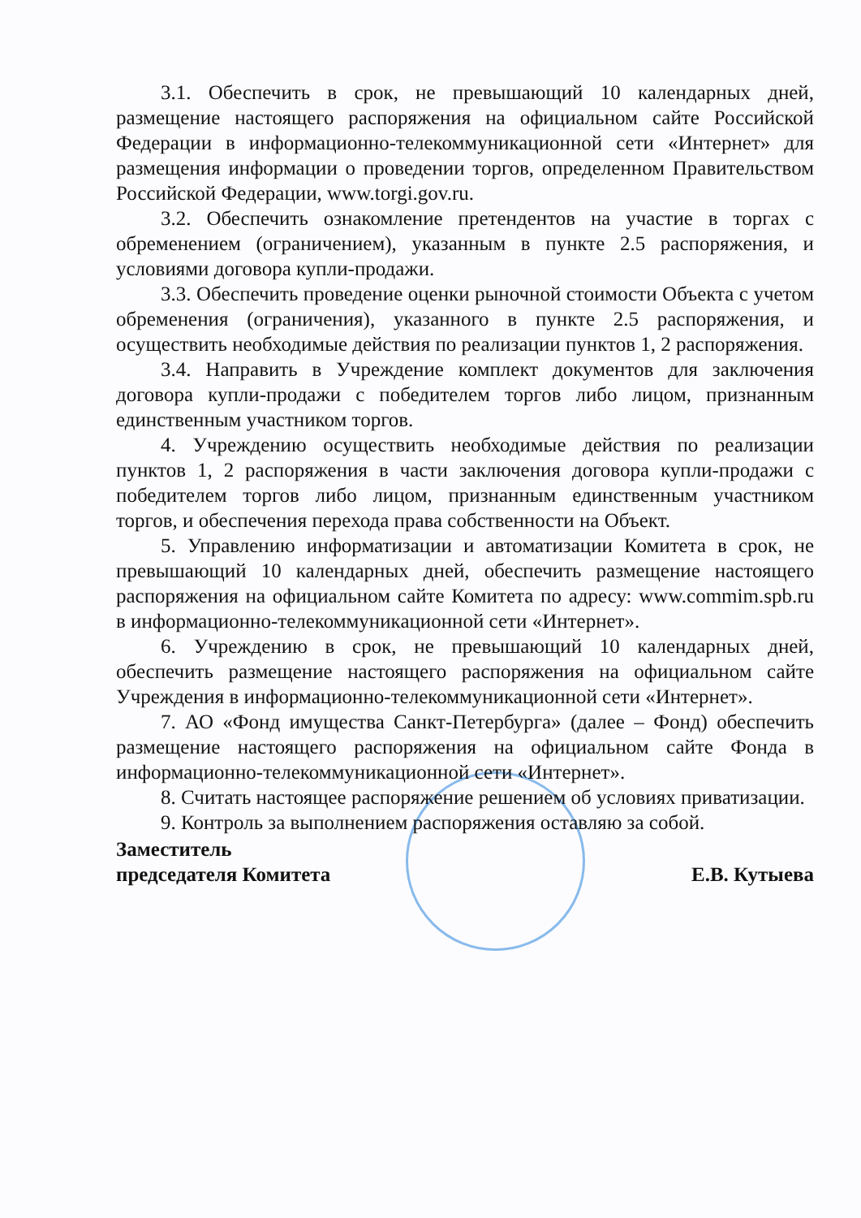3.1. Обеспечить в срок, не превышающий 10 календарных дней, размещение настоящего распоряжения на официальном сайте Российской Федерации в информационно-телекоммуникационной сети «Интернет» для размещения информации о проведении торгов, определенном Правительством Российской Федерации, www.torgi.gov.ru.
3.2. Обеспечить ознакомление претендентов на участие в торгах с обременением (ограничением), указанным в пункте 2.5 распоряжения, и условиями договора купли-продажи.
3.3. Обеспечить проведение оценки рыночной стоимости Объекта с учетом обременения (ограничения), указанного в пункте 2.5 распоряжения, и осуществить необходимые действия по реализации пунктов 1, 2 распоряжения.
3.4. Направить в Учреждение комплект документов для заключения договора купли-продажи с победителем торгов либо лицом, признанным единственным участником торгов.
4. Учреждению осуществить необходимые действия по реализации пунктов 1, 2 распоряжения в части заключения договора купли-продажи с победителем торгов либо лицом, признанным единственным участником торгов, и обеспечения перехода права собственности на Объект.
5. Управлению информатизации и автоматизации Комитета в срок, не превышающий 10 календарных дней, обеспечить размещение настоящего распоряжения на официальном сайте Комитета по адресу: www.commim.spb.ru в информационно-телекоммуникационной сети «Интернет».
6. Учреждению в срок, не превышающий 10 календарных дней, обеспечить размещение настоящего распоряжения на официальном сайте Учреждения в информационно-телекоммуникационной сети «Интернет».
7. АО «Фонд имущества Санкт-Петербурга» (далее – Фонд) обеспечить размещение настоящего распоряжения на официальном сайте Фонда в информационно-телекоммуникационной сети «Интернет».
8. Считать настоящее распоряжение решением об условиях приватизации.
9. Контроль за выполнением распоряжения оставляю за собой.
Заместитель
председателя Комитета
Е.В. Кутыева